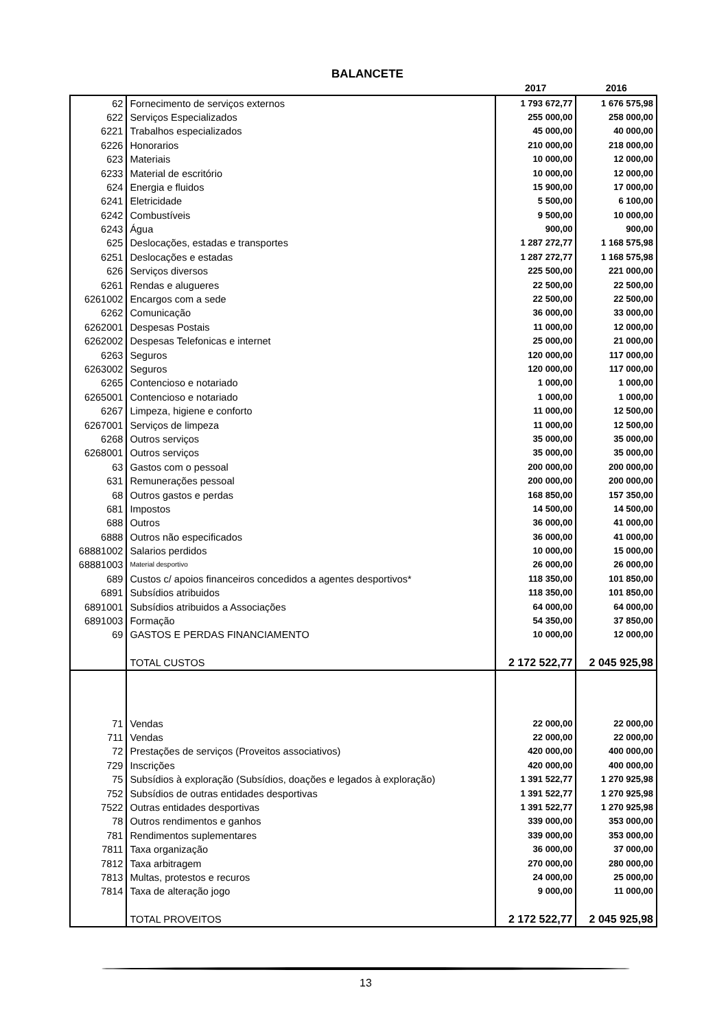BALANCETE
| | | 2017 | 2016 |
| 62 | Fornecimento de serviços externos | 1 793 672,77 | 1 676 575,98 |
| 622 | Serviços Especializados | 255 000,00 | 258 000,00 |
| 6221 | Trabalhos especializados | 45 000,00 | 40 000,00 |
| 6226 | Honorarios | 210 000,00 | 218 000,00 |
| 623 | Materiais | 10 000,00 | 12 000,00 |
| 6233 | Material de escritório | 10 000,00 | 12 000,00 |
| 624 | Energia e fluidos | 15 900,00 | 17 000,00 |
| 6241 | Eletricidade | 5 500,00 | 6 100,00 |
| 6242 | Combustíveis | 9 500,00 | 10 000,00 |
| 6243 | Água | 900,00 | 900,00 |
| 625 | Deslocações, estadas e transportes | 1 287 272,77 | 1 168 575,98 |
| 6251 | Deslocações e estadas | 1 287 272,77 | 1 168 575,98 |
| 626 | Serviços diversos | 225 500,00 | 221 000,00 |
| 6261 | Rendas e alugueres | 22 500,00 | 22 500,00 |
| 6261002 | Encargos com a sede | 22 500,00 | 22 500,00 |
| 6262 | Comunicação | 36 000,00 | 33 000,00 |
| 6262001 | Despesas Postais | 11 000,00 | 12 000,00 |
| 6262002 | Despesas Telefonicas e internet | 25 000,00 | 21 000,00 |
| 6263 | Seguros | 120 000,00 | 117 000,00 |
| 6263002 | Seguros | 120 000,00 | 117 000,00 |
| 6265 | Contencioso e notariado | 1 000,00 | 1 000,00 |
| 6265001 | Contencioso e notariado | 1 000,00 | 1 000,00 |
| 6267 | Limpeza, higiene e conforto | 11 000,00 | 12 500,00 |
| 6267001 | Serviços de limpeza | 11 000,00 | 12 500,00 |
| 6268 | Outros serviços | 35 000,00 | 35 000,00 |
| 6268001 | Outros serviços | 35 000,00 | 35 000,00 |
| 63 | Gastos com o pessoal | 200 000,00 | 200 000,00 |
| 631 | Remunerações pessoal | 200 000,00 | 200 000,00 |
| 68 | Outros gastos e perdas | 168 850,00 | 157 350,00 |
| 681 | Impostos | 14 500,00 | 14 500,00 |
| 688 | Outros | 36 000,00 | 41 000,00 |
| 6888 | Outros não especificados | 36 000,00 | 41 000,00 |
| 68881002 | Salarios perdidos | 10 000,00 | 15 000,00 |
| 68881003 | Material desportivo | 26 000,00 | 26 000,00 |
| 689 | Custos c/ apoios financeiros concedidos a agentes desportivos* | 118 350,00 | 101 850,00 |
| 6891 | Subsídios atribuidos | 118 350,00 | 101 850,00 |
| 6891001 | Subsídios atribuidos a Associações | 64 000,00 | 64 000,00 |
| 6891003 | Formação | 54 350,00 | 37 850,00 |
| 69 | GASTOS E PERDAS FINANCIAMENTO | 10 000,00 | 12 000,00 |
| | TOTAL CUSTOS | 2 172 522,77 | 2 045 925,98 |
| 71 | Vendas | 22 000,00 | 22 000,00 |
| 711 | Vendas | 22 000,00 | 22 000,00 |
| 72 | Prestações de serviços (Proveitos associativos) | 420 000,00 | 400 000,00 |
| 729 | Inscrições | 420 000,00 | 400 000,00 |
| 75 | Subsídios à exploração (Subsídios, doações e legados à exploração) | 1 391 522,77 | 1 270 925,98 |
| 752 | Subsídios de outras entidades desportivas | 1 391 522,77 | 1 270 925,98 |
| 7522 | Outras entidades desportivas | 1 391 522,77 | 1 270 925,98 |
| 78 | Outros rendimentos e ganhos | 339 000,00 | 353 000,00 |
| 781 | Rendimentos suplementares | 339 000,00 | 353 000,00 |
| 7811 | Taxa organização | 36 000,00 | 37 000,00 |
| 7812 | Taxa arbitragem | 270 000,00 | 280 000,00 |
| 7813 | Multas, protestos e recuros | 24 000,00 | 25 000,00 |
| 7814 | Taxa de alteração jogo | 9 000,00 | 11 000,00 |
| | TOTAL PROVEITOS | 2 172 522,77 | 2 045 925,98 |
13